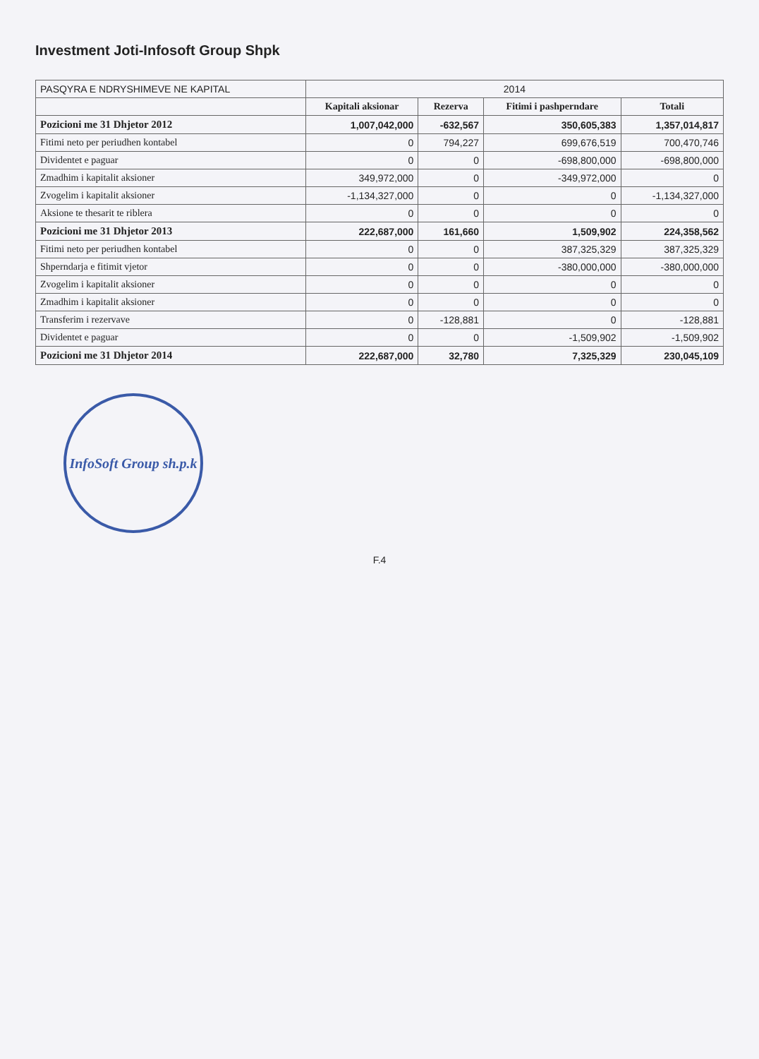Investment Joti-Infosoft Group Shpk
| PASQYRA E NDRYSHIMEVE NE KAPITAL | 2014 | | | |
| --- | --- | --- | --- | --- |
| | Kapitali aksionar | Rezerva | Fitimi i pashperndare | Totali |
| Pozicioni me 31 Dhjetor 2012 | 1,007,042,000 | -632,567 | 350,605,383 | 1,357,014,817 |
| Fitimi neto per periudhen kontabel | 0 | 794,227 | 699,676,519 | 700,470,746 |
| Dividentet e paguar | 0 | 0 | -698,800,000 | -698,800,000 |
| Zmadhim i kapitalit aksioner | 349,972,000 | 0 | -349,972,000 | 0 |
| Zvogelim i kapitalit aksioner | -1,134,327,000 | 0 | 0 | -1,134,327,000 |
| Aksione te thesarit te riblera | 0 | 0 | 0 | 0 |
| Pozicioni me 31 Dhjetor 2013 | 222,687,000 | 161,660 | 1,509,902 | 224,358,562 |
| Fitimi neto per periudhen kontabel | 0 | 0 | 387,325,329 | 387,325,329 |
| Shperndarja e fitimit vjetor | 0 | 0 | -380,000,000 | -380,000,000 |
| Zvogelim i kapitalit aksioner | 0 | 0 | 0 | 0 |
| Zmadhim i kapitalit aksioner | 0 | 0 | 0 | 0 |
| Transferim i rezervave | 0 | -128,881 | 0 | -128,881 |
| Dividentet e paguar | 0 | 0 | -1,509,902 | -1,509,902 |
| Pozicioni me 31 Dhjetor 2014 | 222,687,000 | 32,780 | 7,325,329 | 230,045,109 |
InfoSoft Group sh.p.k
F.4